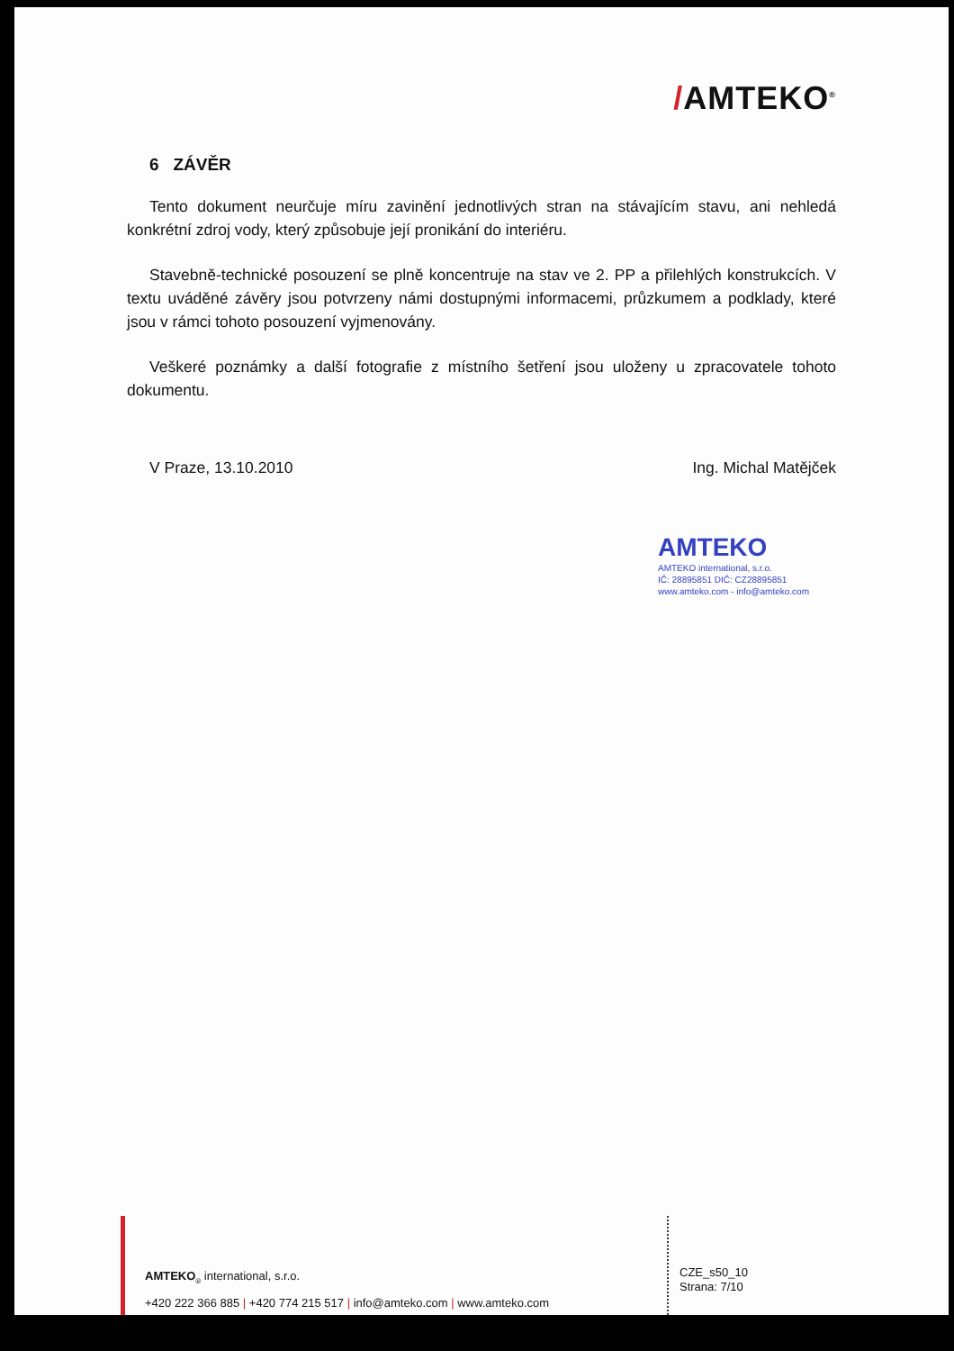/AMTEKO<sup>®</sup>
6 ZÁVĚR
Tento dokument neurčuje míru zavinění jednotlivých stran na stávajícím stavu, ani nehledá konkrétní zdroj vody, který způsobuje její pronikání do interiéru.
Stavebně-technické posouzení se plně koncentruje na stav ve 2. PP a přilehlých konstrukcích. V textu uváděné závěry jsou potvrzeny námi dostupnými informacemi, průzkumem a podklady, které jsou v rámci tohoto posouzení vyjmenovány.
Veškeré poznámky a další fotografie z místního šetření jsou uloženy u zpracovatele tohoto dokumentu.
V Praze, 13.10.2010 Ing. Michal Matějček
AMTEKO
AMTEKO international, s.r.o.
IČ: 28895851 DIČ: CZ28895851
www.amteko.com - info@amteko.com
AMTEKO<sub>®</sub> international, s.r.o.
+420 222 366 885 | +420 774 215 517 | info@amteko.com | www.amteko.com
CZE_s50_10
Strana: 7/10